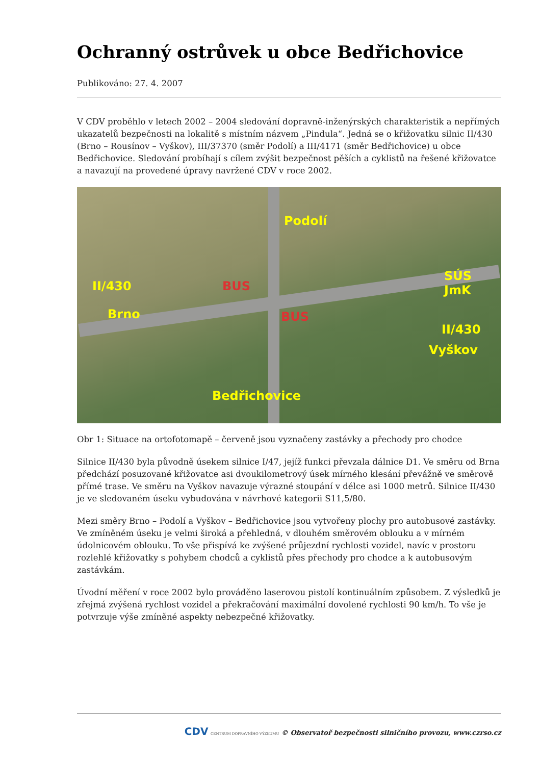Ochranný ostrůvek u obce Bedřichovice
Publikováno: 27. 4. 2007
V CDV proběhlo v letech 2002 – 2004 sledování dopravně-inženýrských charakteristik a nepřímých ukazatelů bezpečnosti na lokalitě s místním názvem „Pindula“. Jedná se o křižovatku silnic II/430 (Brno – Rousínov – Vyškov), III/37370 (směr Podolí) a III/4171 (směr Bedřichovice) u obce Bedřichovice. Sledování probíhají s cílem zvýšit bezpečnost pěších a cyklistů na řešené křižovatce a navazují na provedené úpravy navržené CDV v roce 2002.
Podolí
II/430
Brno
SÚS JmK
II/430
Vyškov
Bedřichovice
BUS
BUS
Obr 1: Situace na ortofotomapě – červeně jsou vyznačeny zastávky a přechody pro chodce
Silnice II/430 byla původně úsekem silnice I/47, jejíž funkci převzala dálnice D1. Ve směru od Brna předchází posuzované křižovatce asi dvoukilometrový úsek mírného klesání převážně ve směrově přímé trase. Ve směru na Vyškov navazuje výrazné stoupání v délce asi 1000 metrů. Silnice II/430 je ve sledovaném úseku vybudována v návrhové kategorii S11,5/80.
Mezi směry Brno – Podolí a Vyškov – Bedřichovice jsou vytvořeny plochy pro autobusové zastávky. Ve zmíněném úseku je velmi široká a přehledná, v dlouhém směrovém oblouku a v mírném údolnicovém oblouku. To vše přispívá ke zvýšené průjezdní rychlosti vozidel, navíc v prostoru rozlehlé křižovatky s pohybem chodců a cyklistů přes přechody pro chodce a k autobusovým zastávkám.
Úvodní měření v roce 2002 bylo prováděno laserovou pistolí kontinuálním způsobem. Z výsledků je zřejmá zvýšená rychlost vozidel a překračování maximální dovolené rychlosti 90 km/h. To vše je potvrzuje výše zmíněné aspekty nebezpečné křižovatky.
CDV CENTRUM DOPRAVNÍHO VÝZKUMU © Observatoř bezpečnosti silničního provozu, www.czrso.cz